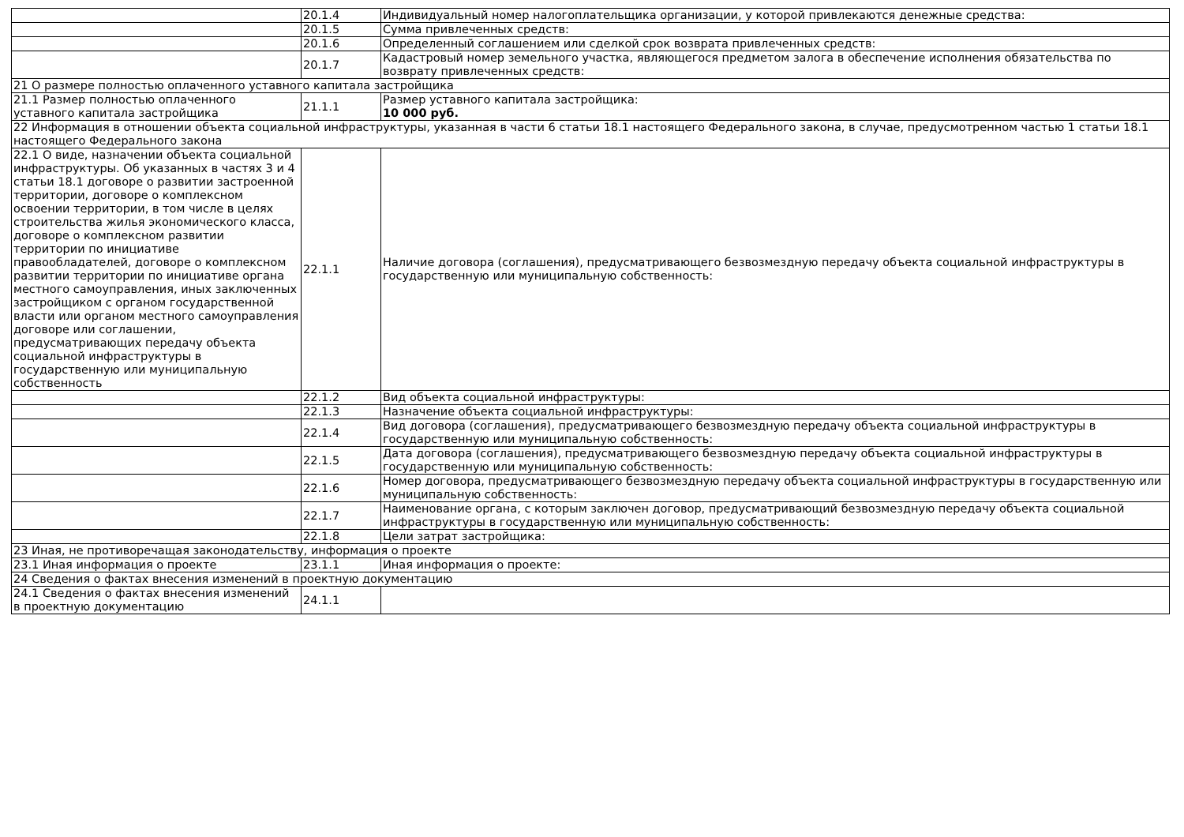| | 20.1.4 | Индивидуальный номер налогоплательщика организации, у которой привлекаются денежные средства: |
| | 20.1.5 | Сумма привлеченных средств: |
| | 20.1.6 | Определенный соглашением или сделкой срок возврата привлеченных средств: |
| | 20.1.7 | Кадастровый номер земельного участка, являющегося предметом залога в обеспечение исполнения обязательства по возврату привлеченных средств: |
| 21 О размере полностью оплаченного уставного капитала застройщика | | |
| 21.1 Размер полностью оплаченного уставного капитала застройщика | 21.1.1 | Размер уставного капитала застройщика: 10 000 руб. |
| 22 Информация в отношении объекта социальной инфраструктуры, указанная в части 6 статьи 18.1 настоящего Федерального закона, в случае, предусмотренном частью 1 статьи 18.1 настоящего Федерального закона | | |
| 22.1 О виде, назначении объекта социальной инфраструктуры. Об указанных в частях 3 и 4 статьи 18.1 договоре о развитии застроенной территории, договоре о комплексном освоении территории, в том числе в целях строительства жилья экономического класса, договоре о комплексном развитии территории по инициативе правообладателей, договоре о комплексном развитии территории по инициативе органа местного самоуправления, иных заключенных застройщиком с органом государственной власти или органом местного самоуправления договоре или соглашении, предусматривающих передачу объекта социальной инфраструктуры в государственную или муниципальную собственность | 22.1.1 | Наличие договора (соглашения), предусматривающего безвозмездную передачу объекта социальной инфраструктуры в государственную или муниципальную собственность: |
| | 22.1.2 | Вид объекта социальной инфраструктуры: |
| | 22.1.3 | Назначение объекта социальной инфраструктуры: |
| | 22.1.4 | Вид договора (соглашения), предусматривающего безвозмездную передачу объекта социальной инфраструктуры в государственную или муниципальную собственность: |
| | 22.1.5 | Дата договора (соглашения), предусматривающего безвозмездную передачу объекта социальной инфраструктуры в государственную или муниципальную собственность: |
| | 22.1.6 | Номер договора, предусматривающего безвозмездную передачу объекта социальной инфраструктуры в государственную или муниципальную собственность: |
| | 22.1.7 | Наименование органа, с которым заключен договор, предусматривающий безвозмездную передачу объекта социальной инфраструктуры в государственную или муниципальную собственность: |
| | 22.1.8 | Цели затрат застройщика: |
| 23 Иная, не противоречащая законодательству, информация о проекте | | |
| 23.1 Иная информация о проекте | 23.1.1 | Иная информация о проекте: |
| 24 Сведения о фактах внесения изменений в проектную документацию | | |
| 24.1 Сведения о фактах внесения изменений в проектную документацию | 24.1.1 | |